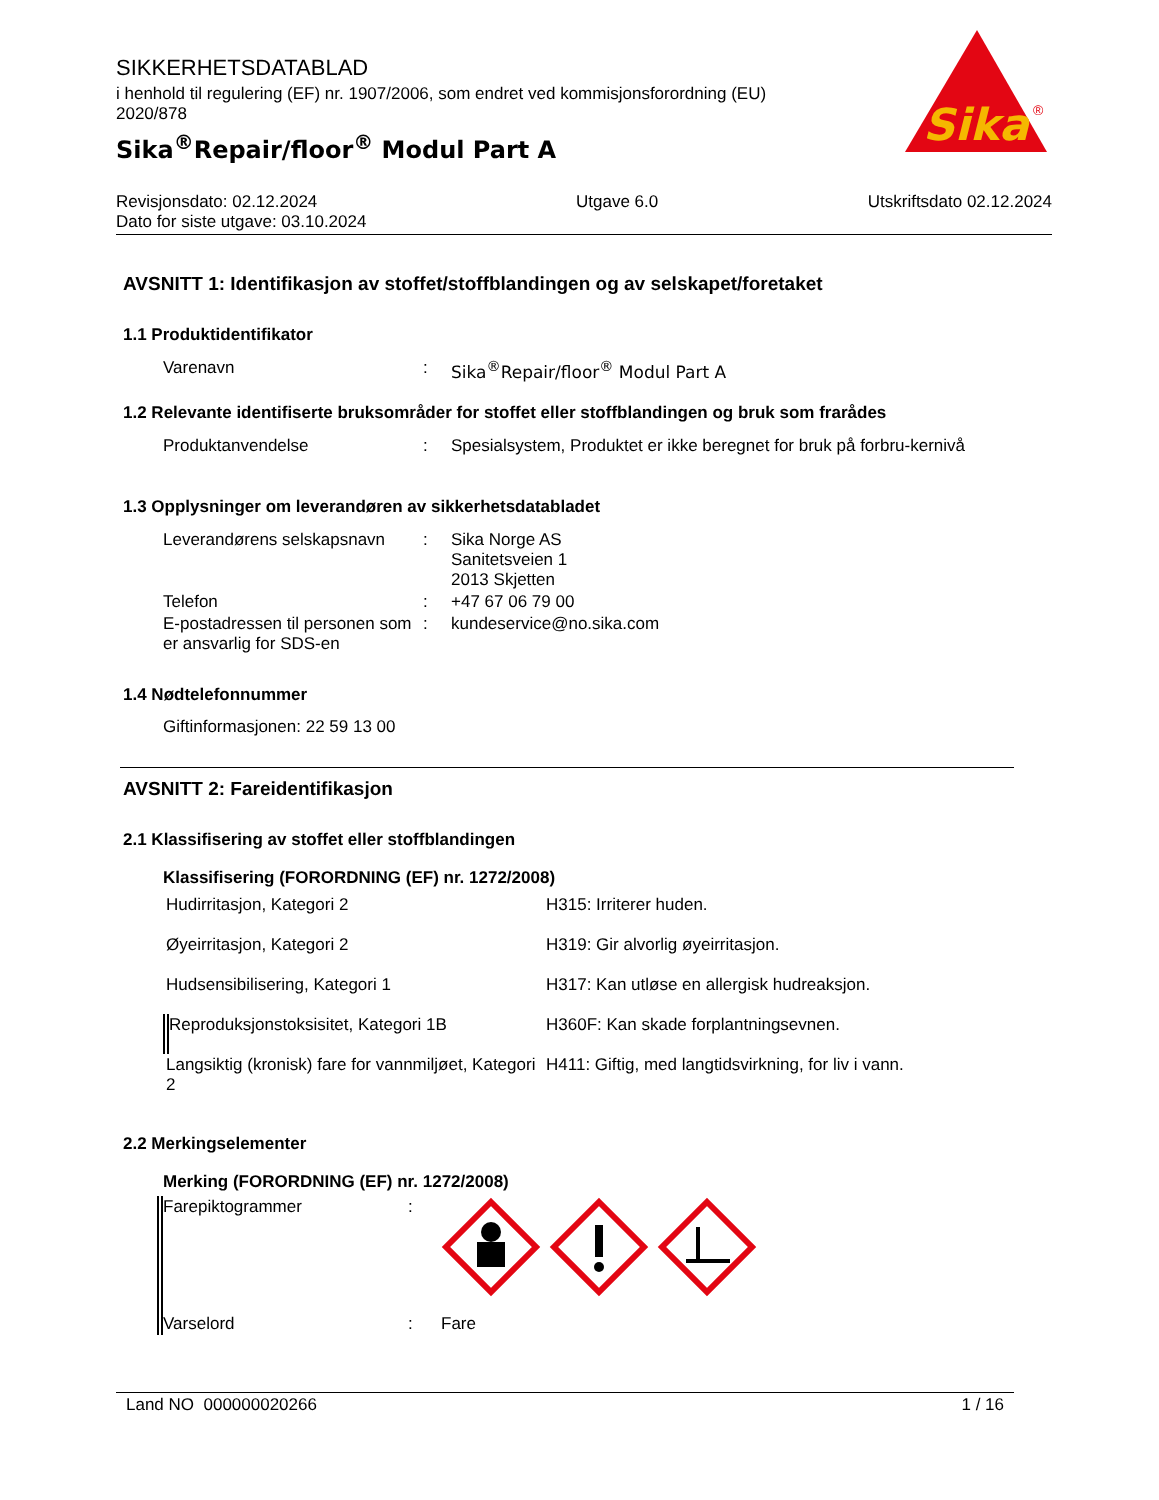SIKKERHETSDATABLAD
i henhold til regulering (EF) nr. 1907/2006, som endret ved kommisjonsforordning (EU) 2020/878
Sika<sup>®</sup>Repair/floor<sup>®</sup> Modul Part A
Sika
®
Revisjonsdato: 02.12.2024
Dato for siste utgave: 03.10.2024
Utgave 6.0 Utskriftsdato 02.12.2024
AVSNITT 1: Identifikasjon av stoffet/stoffblandingen og av selskapet/foretaket
1.1 Produktidentifikator
| Varenavn | : | Sika<sup>®</sup>Repair/floor<sup>®</sup> Modul Part A |
1.2 Relevante identifiserte bruksområder for stoffet eller stoffblandingen og bruk som frarådes
| Produktanvendelse | : | Spesialsystem, Produktet er ikke beregnet for bruk på forbru-kernivå |
1.3 Opplysninger om leverandøren av sikkerhetsdatabladet
| Leverandørens selskapsnavn | : | Sika Norge AS Sanitetsveien 1 2013 Skjetten |
| Telefon | : | +47 67 06 79 00 |
| E-postadressen til personen som er ansvarlig for SDS-en | : | kundeservice@no.sika.com |
1.4 Nødtelefonnummer
Giftinformasjonen: 22 59 13 00
AVSNITT 2: Fareidentifikasjon
2.1 Klassifisering av stoffet eller stoffblandingen
Klassifisering (FORORDNING (EF) nr. 1272/2008)
| Hudirritasjon, Kategori 2 | H315: Irriterer huden. |
| Øyeirritasjon, Kategori 2 | H319: Gir alvorlig øyeirritasjon. |
| Hudsensibilisering, Kategori 1 | H317: Kan utløse en allergisk hudreaksjon. |
| Reproduksjonstoksisitet, Kategori 1B | H360F: Kan skade forplantningsevnen. |
| Langsiktig (kronisk) fare for vannmiljøet, Kategori 2 | H411: Giftig, med langtidsvirkning, for liv i vann. |
2.2 Merkingselementer
Merking (FORORDNING (EF) nr. 1272/2008)
| Farepiktogrammer | : | |
| Varselord | : | Fare |
Land NO 000000020266 1 / 16